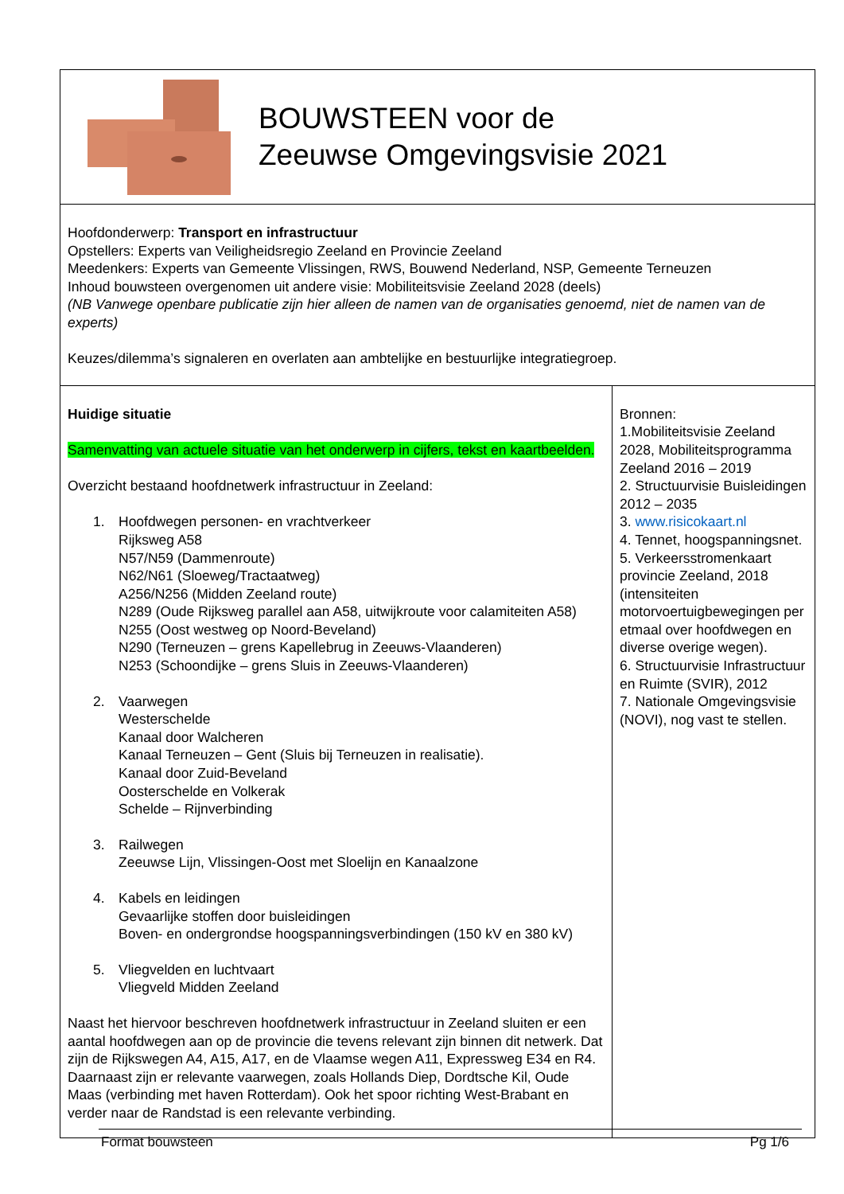| BOUWSTEEN voor de Zeeuwse Omgevingsvisie 2021 | |
| Hoofdonderwerp: Transport en infrastructuur Opstellers: Experts van Veiligheidsregio Zeeland en Provincie Zeeland Meedenkers: Experts van Gemeente Vlissingen, RWS, Bouwend Nederland, NSP, Gemeente Terneuzen Inhoud bouwsteen overgenomen uit andere visie: Mobiliteitsvisie Zeeland 2028 (deels) (NB Vanwege openbare publicatie zijn hier alleen de namen van de organisaties genoemd, niet de namen van de experts) Keuzes/dilemma’s signaleren en overlaten aan ambtelijke en bestuurlijke integratiegroep. | |
| Huidige situatie Samenvatting van actuele situatie van het onderwerp in cijfers, tekst en kaartbeelden. Overzicht bestaand hoofdnetwerk infrastructuur in Zeeland: 1. Hoofdwegen personen- en vrachtverkeer Rijksweg A58 N57/N59 (Dammenroute) N62/N61 (Sloeweg/Tractaatweg) A256/N256 (Midden Zeeland route) N289 (Oude Rijksweg parallel aan A58, uitwijkroute voor calamiteiten A58) N255 (Oost westweg op Noord-Beveland) N290 (Terneuzen – grens Kapellebrug in Zeeuws-Vlaanderen) N253 (Schoondijke – grens Sluis in Zeeuws-Vlaanderen) 2. Vaarwegen Westerschelde Kanaal door Walcheren Kanaal Terneuzen – Gent (Sluis bij Terneuzen in realisatie). Kanaal door Zuid-Beveland Oosterschelde en Volkerak Schelde – Rijnverbinding 3. Railwegen Zeeuwse Lijn, Vlissingen-Oost met Sloelijn en Kanaalzone 4. Kabels en leidingen Gevaarlijke stoffen door buisleidingen Boven- en ondergrondse hoogspanningsverbindingen (150 kV en 380 kV) 5. Vliegvelden en luchtvaart Vliegveld Midden Zeeland Naast het hiervoor beschreven hoofdnetwerk infrastructuur in Zeeland sluiten er een aantal hoofdwegen aan op de provincie die tevens relevant zijn binnen dit netwerk. Dat zijn de Rijkswegen A4, A15, A17, en de Vlaamse wegen A11, Expressweg E34 en R4. Daarnaast zijn er relevante vaarwegen, zoals Hollands Diep, Dordtsche Kil, Oude Maas (verbinding met haven Rotterdam). Ook het spoor richting West-Brabant en verder naar de Randstad is een relevante verbinding. | Bronnen: 1.Mobiliteitsvisie Zeeland 2028, Mobiliteitsprogramma Zeeland 2016 – 2019 2. Structuurvisie Buisleidingen 2012 – 2035 3. www.risicokaart.nl 4. Tennet, hoogspanningsnet. 5. Verkeersstromenkaart provincie Zeeland, 2018 (intensiteiten motorvoertuigbewegingen per etmaal over hoofdwegen en diverse overige wegen). 6. Structuurvisie Infrastructuur en Ruimte (SVIR), 2012 7. Nationale Omgevingsvisie (NOVI), nog vast te stellen. |
Format bouwsteen Pg 1/6